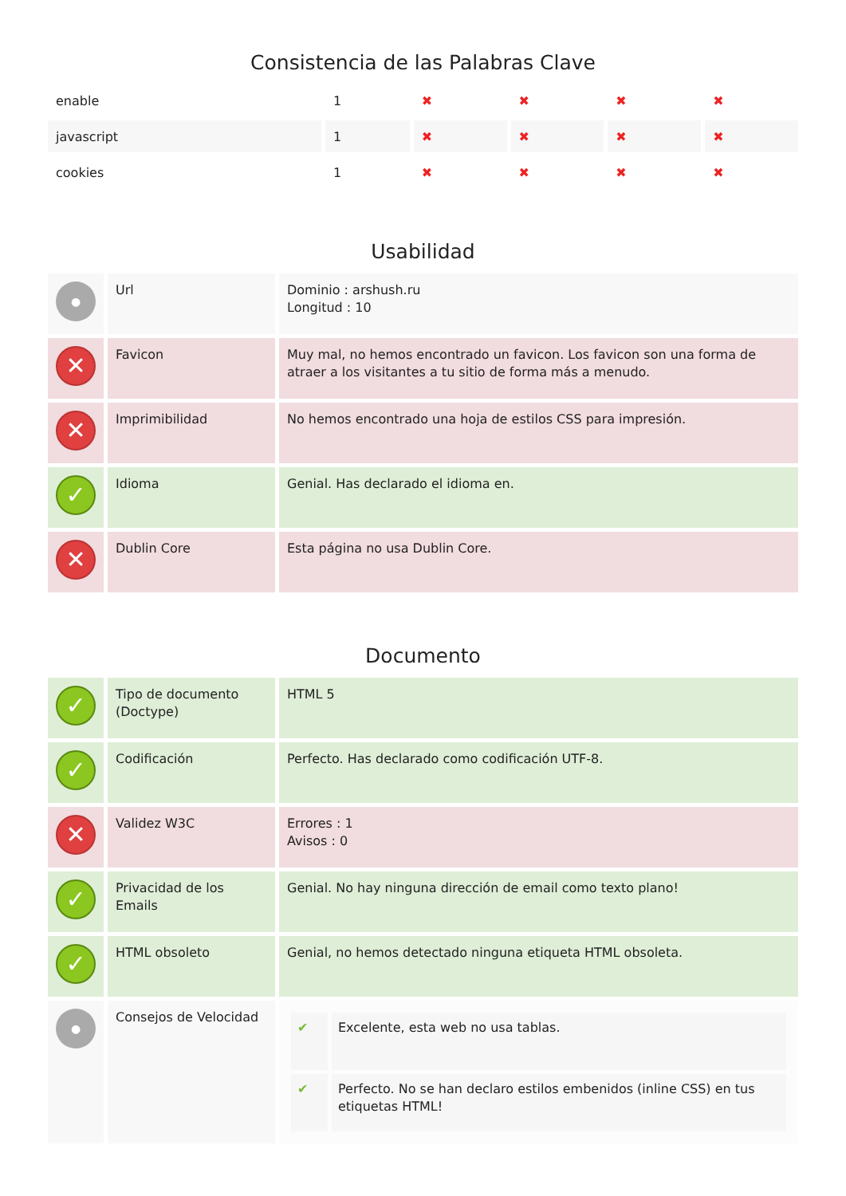Consistencia de las Palabras Clave
| enable | 1 | ✖ | ✖ | ✖ | ✖ |
| javascript | 1 | ✖ | ✖ | ✖ | ✖ |
| cookies | 1 | ✖ | ✖ | ✖ | ✖ |
Usabilidad
| ● | Url | Dominio : arshush.ru Longitud : 10 |
| ✕ | Favicon | Muy mal, no hemos encontrado un favicon. Los favicon son una forma de atraer a los visitantes a tu sitio de forma más a menudo. |
| ✕ | Imprimibilidad | No hemos encontrado una hoja de estilos CSS para impresión. |
| ✓ | Idioma | Genial. Has declarado el idioma en. |
| ✕ | Dublin Core | Esta página no usa Dublin Core. |
Documento
| ✓ | Tipo de documento (Doctype) | HTML 5 |
| ✓ | Codificación | Perfecto. Has declarado como codificación UTF-8. |
| ✕ | Validez W3C | Errores : 1 Avisos : 0 |
| ✓ | Privacidad de los Emails | Genial. No hay ninguna dirección de email como texto plano! |
| ✓ | HTML obsoleto | Genial, no hemos detectado ninguna etiqueta HTML obsoleta. |
| ● | Consejos de Velocidad | / ✔ / Excelente, esta web no usa tablas. / / ✔ / Perfecto. No se han declaro estilos embenidos (inline CSS) en tus etiquetas HTML! / |